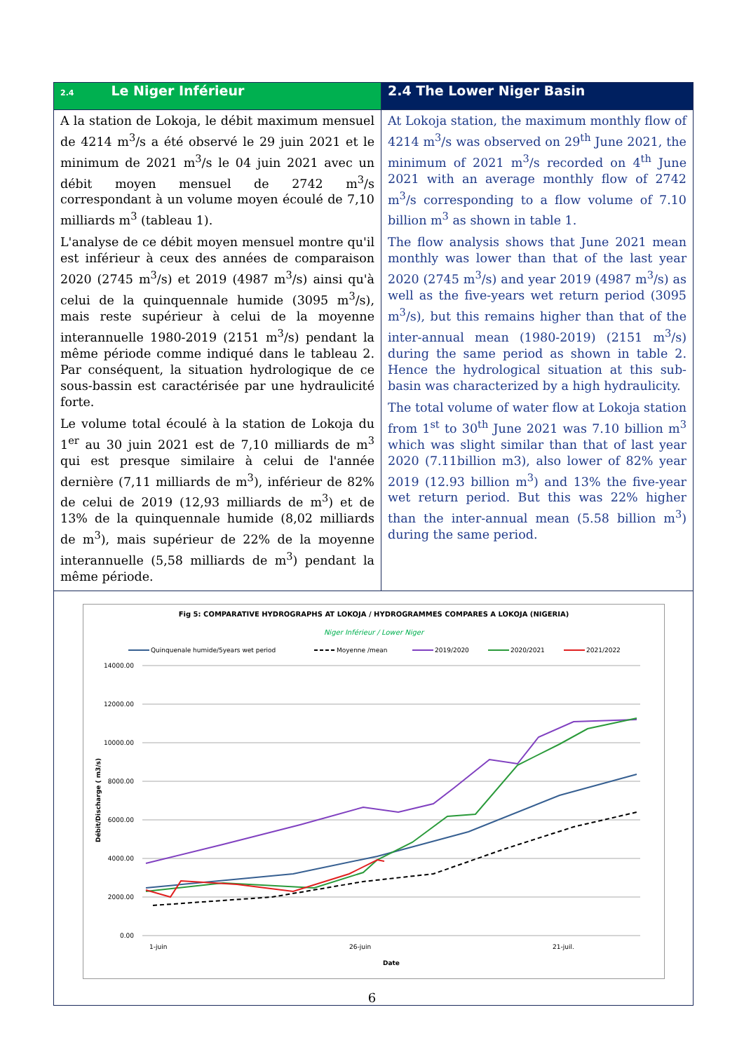| 2.4 Le Niger Inférieur | 2.4 The Lower Niger Basin |
| --- | --- |
| A la station de Lokoja, le débit maximum mensuel de 4214 m<sup>3</sup>/s a été observé le 29 juin 2021 et le minimum de 2021 m<sup>3</sup>/s le 04 juin 2021 avec un débit moyen mensuel de 2742 m<sup>3</sup>/s correspondant à un volume moyen écoulé de 7,10 milliards m<sup>3</sup> (tableau 1). L'analyse de ce débit moyen mensuel montre qu'il est inférieur à ceux des années de comparaison 2020 (2745 m<sup>3</sup>/s) et 2019 (4987 m<sup>3</sup>/s) ainsi qu'à celui de la quinquennale humide (3095 m<sup>3</sup>/s), mais reste supérieur à celui de la moyenne interannuelle 1980-2019 (2151 m<sup>3</sup>/s) pendant la même période comme indiqué dans le tableau 2. Par conséquent, la situation hydrologique de ce sous-bassin est caractérisée par une hydraulicité forte. Le volume total écoulé à la station de Lokoja du 1<sup>er</sup> au 30 juin 2021 est de 7,10 milliards de m<sup>3</sup> qui est presque similaire à celui de l'année dernière (7,11 milliards de m<sup>3</sup>), inférieur de 82% de celui de 2019 (12,93 milliards de m<sup>3</sup>) et de 13% de la quinquennale humide (8,02 milliards de m<sup>3</sup>), mais supérieur de 22% de la moyenne interannuelle (5,58 milliards de m<sup>3</sup>) pendant la même période. | At Lokoja station, the maximum monthly flow of 4214 m<sup>3</sup>/s was observed on 29<sup>th</sup> June 2021, the minimum of 2021 m<sup>3</sup>/s recorded on 4<sup>th</sup> June 2021 with an average monthly flow of 2742 m<sup>3</sup>/s corresponding to a flow volume of 7.10 billion m<sup>3</sup> as shown in table 1. The flow analysis shows that June 2021 mean monthly was lower than that of the last year 2020 (2745 m<sup>3</sup>/s) and year 2019 (4987 m<sup>3</sup>/s) as well as the five-years wet return period (3095 m<sup>3</sup>/s), but this remains higher than that of the inter-annual mean (1980-2019) (2151 m<sup>3</sup>/s) during the same period as shown in table 2. Hence the hydrological situation at this sub-basin was characterized by a high hydraulicity. The total volume of water flow at Lokoja station from 1<sup>st</sup> to 30<sup>th</sup> June 2021 was 7.10 billion m<sup>3</sup> which was slight similar than that of last year 2020 (7.11billion m3), also lower of 82% year 2019 (12.93 billion m<sup>3</sup>) and 13% the five-year wet return period. But this was 22% higher than the inter-annual mean (5.58 billion m<sup>3</sup>) during the same period. |
| Fig 5: COMPARATIVE HYDROGRAPHS AT LOKOJA / HYDROGRAMMES COMPARES A LOKOJA (NIGERIA) Niger Inférieur / Lower Niger Quinquenale humide/5years wet period Moyenne /mean 2019/2020 2020/2021 2021/2022 14000.00 12000.00 10000.00 8000.00 6000.00 4000.00 2000.00 0.00 Débit/Discharge ( m3/s) 1-juin 26-juin 21-juil. Date | |
6